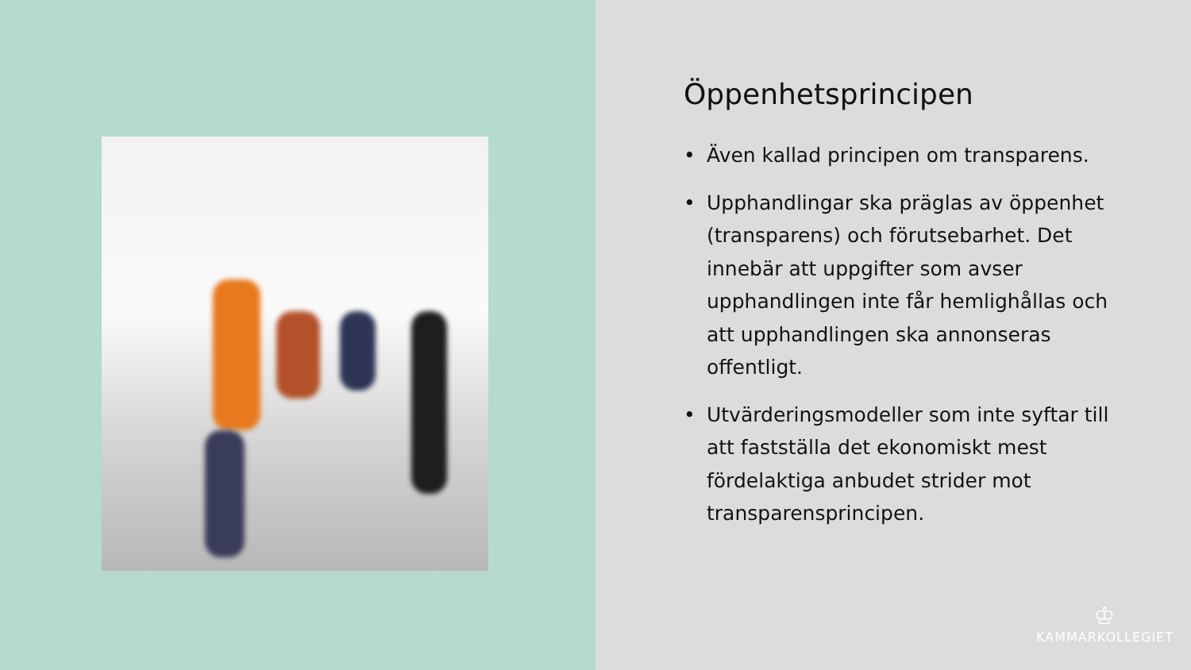Öppenhetsprincipen
• Även kallad principen om transparens.
• Upphandlingar ska präglas av öppenhet (transparens) och förutsebarhet. Det innebär att uppgifter som avser upphandlingen inte får hemlighållas och att upphandlingen ska annonseras offentligt.
• Utvärderingsmodeller som inte syftar till att fastställa det ekonomiskt mest fördelaktiga anbudet strider mot transparensprincipen.
♔
KAMMARKOLLEGIET